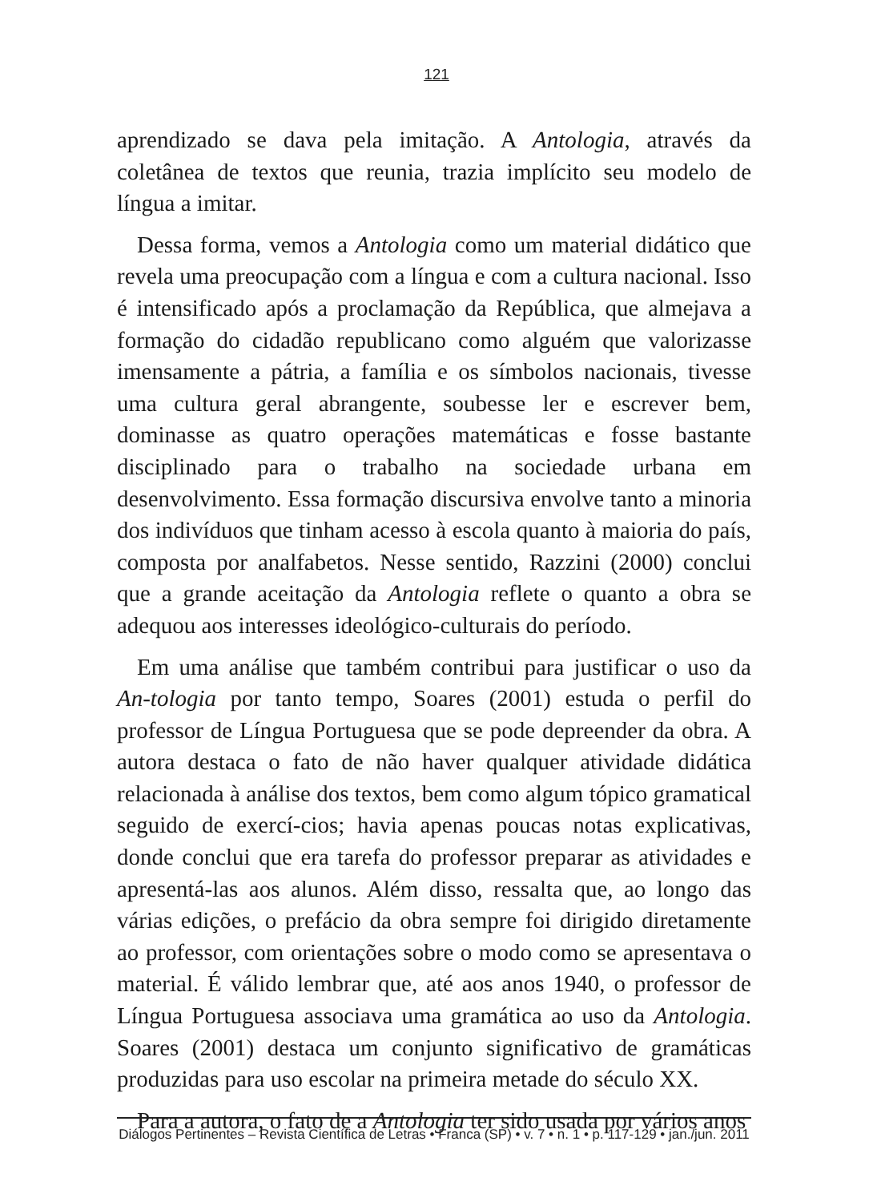121
aprendizado se dava pela imitação. A Antologia, através da coletânea de textos que reunia, trazia implícito seu modelo de língua a imitar.
Dessa forma, vemos a Antologia como um material didático que revela uma preocupação com a língua e com a cultura nacional. Isso é intensificado após a proclamação da República, que almejava a formação do cidadão republicano como alguém que valorizasse imensamente a pátria, a família e os símbolos nacionais, tivesse uma cultura geral abrangente, soubesse ler e escrever bem, dominasse as quatro operações matemáticas e fosse bastante disciplinado para o trabalho na sociedade urbana em desenvolvimento. Essa formação discursiva envolve tanto a minoria dos indivíduos que tinham acesso à escola quanto à maioria do país, composta por analfabetos. Nesse sentido, Razzini (2000) conclui que a grande aceitação da Antologia reflete o quanto a obra se adequou aos interesses ideológico-culturais do período.
Em uma análise que também contribui para justificar o uso da An-tologia por tanto tempo, Soares (2001) estuda o perfil do professor de Língua Portuguesa que se pode depreender da obra. A autora destaca o fato de não haver qualquer atividade didática relacionada à análise dos textos, bem como algum tópico gramatical seguido de exercí-cios; havia apenas poucas notas explicativas, donde conclui que era tarefa do professor preparar as atividades e apresentá-las aos alunos. Além disso, ressalta que, ao longo das várias edições, o prefácio da obra sempre foi dirigido diretamente ao professor, com orientações sobre o modo como se apresentava o material. É válido lembrar que, até aos anos 1940, o professor de Língua Portuguesa associava uma gramática ao uso da Antologia. Soares (2001) destaca um conjunto significativo de gramáticas produzidas para uso escolar na primeira metade do século XX.
Para a autora, o fato de a Antologia ter sido usada por vários anos
Diálogos Pertinentes – Revista Científica de Letras • Franca (SP) • v. 7 • n. 1 • p. 117-129 • jan./jun. 2011